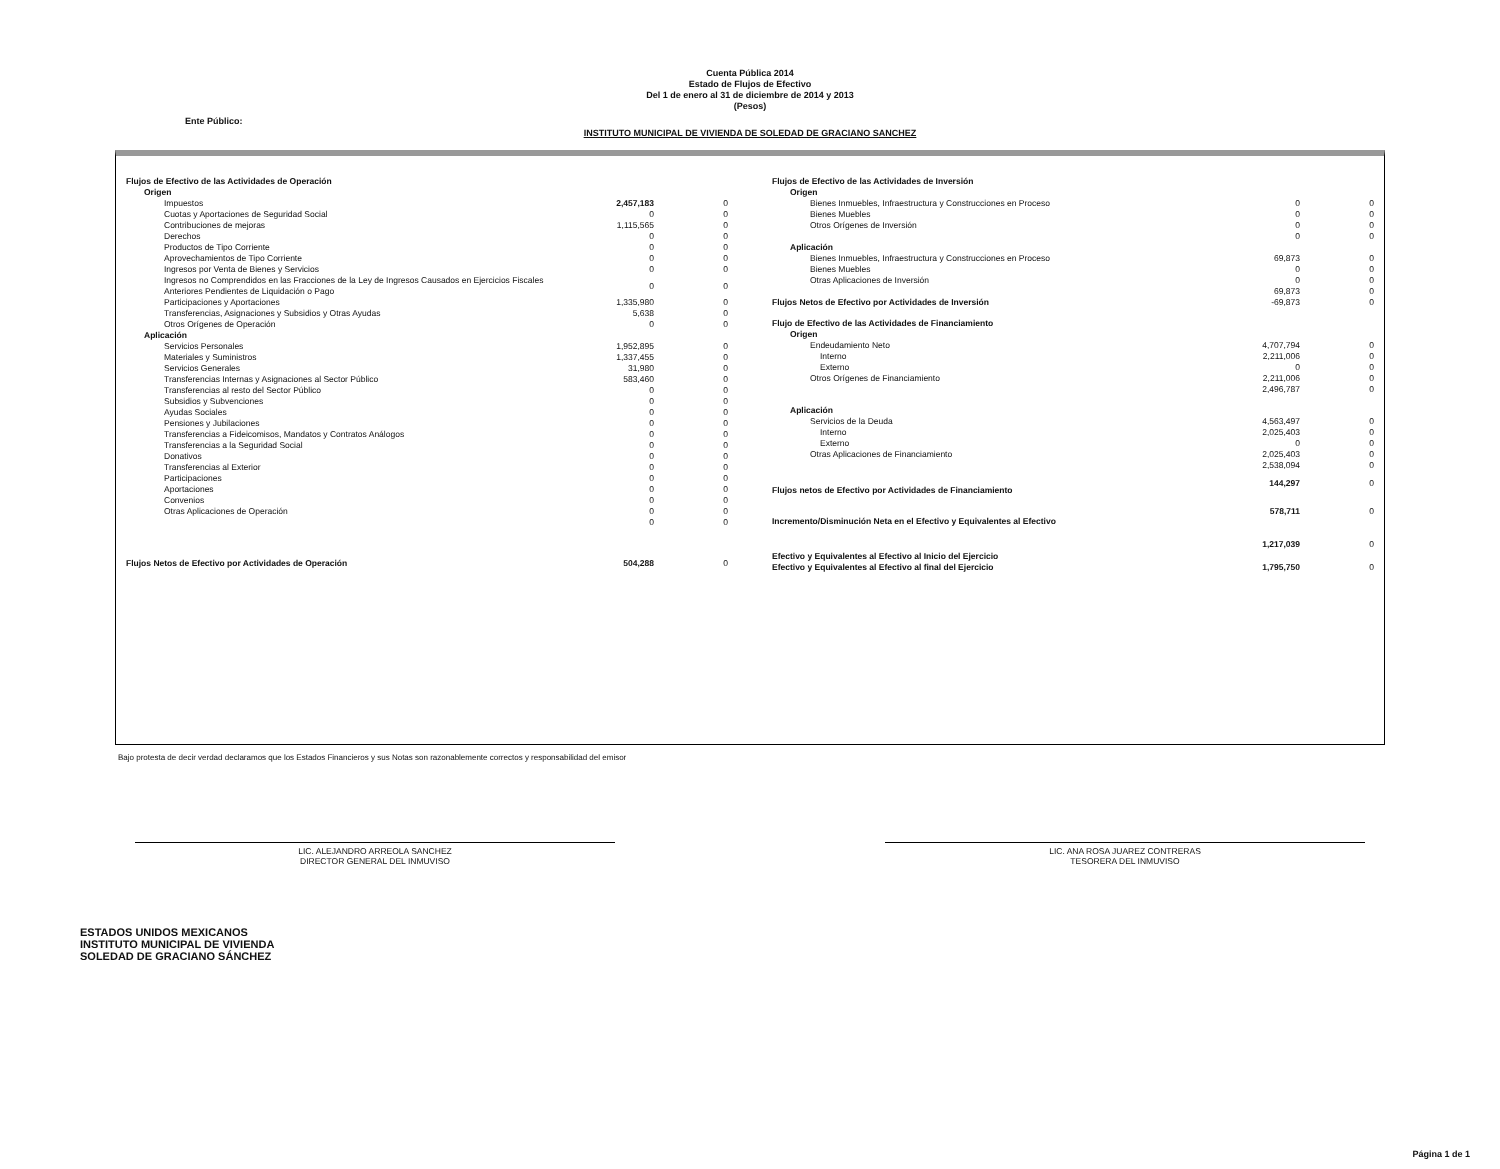Cuenta Pública 2014
Estado de Flujos de Efectivo
Del 1 de enero al 31 de diciembre de 2014 y 2013
(Pesos)
Ente Público:
INSTITUTO MUNICIPAL DE VIVIENDA DE SOLEDAD DE GRACIANO SANCHEZ
| Flujos de Efectivo de las Actividades de Operación | | |
| Origen | | |
| Impuestos | 2,457,183 | 0 |
| Cuotas y Aportaciones de Seguridad Social | 0 | 0 |
| Contribuciones de mejoras | 1,115,565 | 0 |
| Derechos | 0 | 0 |
| Productos de Tipo Corriente | 0 | 0 |
| Aprovechamientos de Tipo Corriente | 0 | 0 |
| Ingresos por Venta de Bienes y Servicios | 0 | 0 |
| Ingresos no Comprendidos en las Fracciones de la Ley de Ingresos Causados en Ejercicios Fiscales Anteriores Pendientes de Liquidación o Pago | 0 | 0 |
| Participaciones y Aportaciones | 1,335,980 | 0 |
| Transferencias, Asignaciones y Subsidios y Otras Ayudas | 5,638 | 0 |
| Otros Orígenes de Operación | 0 | 0 |
| Aplicación | | |
| Servicios Personales | 1,952,895 | 0 |
| Materiales y Suministros | 1,337,455 | 0 |
| Servicios Generales | 31,980 | 0 |
| Transferencias Internas y Asignaciones al Sector Público | 583,460 | 0 |
| Transferencias al resto del Sector Público | 0 | 0 |
| Subsidios y Subvenciones | 0 | 0 |
| Ayudas Sociales | 0 | 0 |
| Pensiones y Jubilaciones | 0 | 0 |
| Transferencias a Fideicomisos, Mandatos y Contratos Análogos | 0 | 0 |
| Transferencias a la Seguridad Social | 0 | 0 |
| Donativos | 0 | 0 |
| Transferencias al Exterior | 0 | 0 |
| Participaciones | 0 | 0 |
| Aportaciones | 0 | 0 |
| Convenios | 0 | 0 |
| Otras Aplicaciones de Operación | 0 | 0 |
| | 0 | 0 |
| Flujos Netos de Efectivo por Actividades de Operación | 504,288 | 0 |
| Flujos de Efectivo de las Actividades de Inversión | | |
| Origen | | |
| Bienes Inmuebles, Infraestructura y Construcciones en Proceso | 0 | 0 |
| Bienes Muebles | 0 | 0 |
| Otros Orígenes de Inversión | 0 | 0 |
| | 0 | 0 |
| Aplicación | | |
| Bienes Inmuebles, Infraestructura y Construcciones en Proceso | 69,873 | 0 |
| Bienes Muebles | 0 | 0 |
| Otras Aplicaciones de Inversión | 0 | 0 |
| | 69,873 | 0 |
| Flujos Netos de Efectivo por Actividades de Inversión | -69,873 | 0 |
| Flujo de Efectivo de las Actividades de Financiamiento | | |
| Origen | | |
| Endeudamiento Neto | 4,707,794 | 0 |
| Interno | 2,211,006 | 0 |
| Externo | 0 | 0 |
| Otros Orígenes de Financiamiento | 2,211,006 | 0 |
| | 2,496,787 | 0 |
| Aplicación | | |
| Servicios de la Deuda | 4,563,497 | 0 |
| Interno | 2,025,403 | 0 |
| Externo | 0 | 0 |
| Otras Aplicaciones de Financiamiento | 2,025,403 | 0 |
| | 2,538,094 | 0 |
| Flujos netos de Efectivo por Actividades de Financiamiento | 144,297 | 0 |
| Incremento/Disminución Neta en el Efectivo y Equivalentes al Efectivo | 578,711 | 0 |
| Efectivo y Equivalentes al Efectivo al Inicio del Ejercicio | 1,217,039 | 0 |
| Efectivo y Equivalentes al Efectivo al final del Ejercicio | 1,795,750 | 0 |
Bajo protesta de decir verdad declaramos que los Estados Financieros y sus Notas son razonablemente correctos y responsabilidad del emisor
LIC. ALEJANDRO ARREOLA SANCHEZ
DIRECTOR GENERAL DEL INMUVISO
LIC. ANA ROSA JUAREZ CONTRERAS
TESORERA DEL INMUVISO
ESTADOS UNIDOS MEXICANOS
INSTITUTO MUNICIPAL DE VIVIENDA
SOLEDAD DE GRACIANO SÁNCHEZ
Página 1 de 1